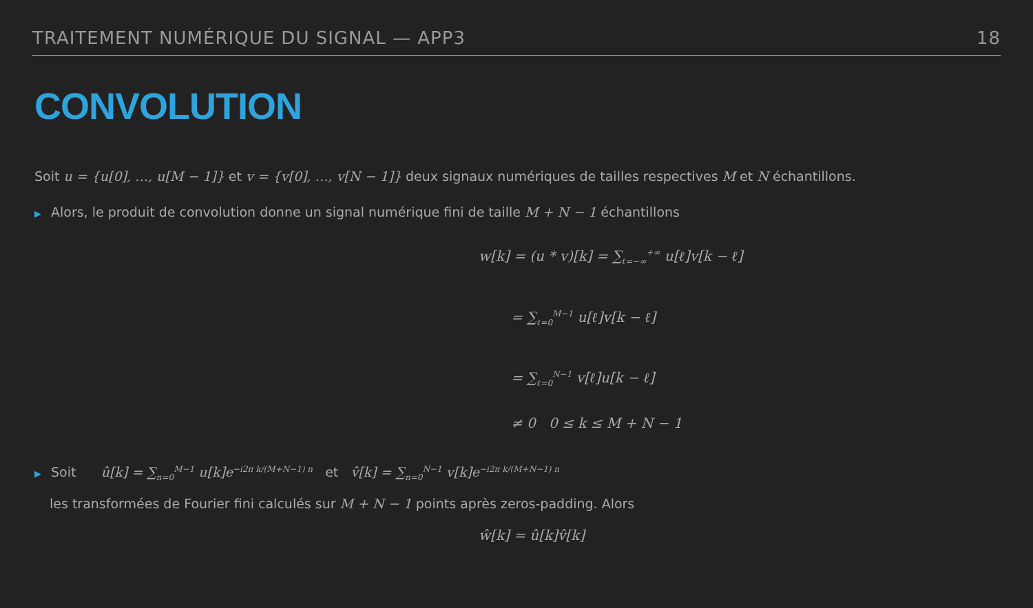TRAITEMENT NUMÉRIQUE DU SIGNAL — APP3 18
CONVOLUTION
Soit u = {u[0], …, u[M − 1]} et v = {v[0], …, v[N − 1]} deux signaux numériques de tailles respectives M et N échantillons.
▶ Alors, le produit de convolution donne un signal numérique fini de taille M + N − 1 échantillons
w[k] = (u * v)[k] = ∑<sub>ℓ=−∞</sub><sup>+∞</sup> u[ℓ]v[k − ℓ]
= ∑<sub>ℓ=0</sub><sup>M−1</sup> u[ℓ]v[k − ℓ]
= ∑<sub>ℓ=0</sub><sup>N−1</sup> v[ℓ]u[k − ℓ]
≠ 0 0 ≤ k ≤ M + N − 1
▶ Soit û[k] = ∑<sub>n=0</sub><sup>M−1</sup> u[k]e<sup>−i2π k/(M+N−1) n</sup> et v̂[k] = ∑<sub>n=0</sub><sup>N−1</sup> v[k]e<sup>−i2π k/(M+N−1) n</sup>
les transformées de Fourier fini calculés sur M + N − 1 points après zeros-padding. Alors
ŵ[k] = û[k]v̂[k]